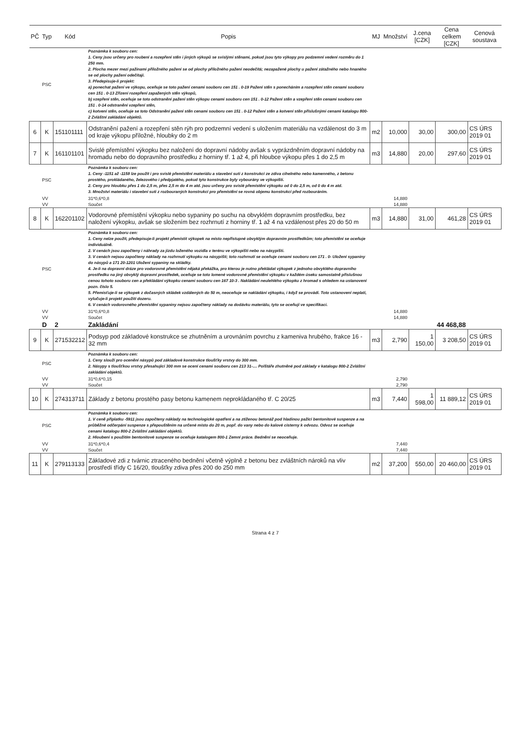| PČ | Typ | Kód | Popis | MJ | Množství | J.cena [CZK] | Cena celkem [CZK] | Cenová soustava |
| --- | --- | --- | --- | --- | --- | --- | --- | --- |
| | PSC | | Poznámka k souboru cen: 1. Ceny jsou určeny pro roubení a rozepření stěn i jiných výkopů se svislými stěnami, pokud jsou tyto výkopy pro podzemní vedení rozměru do 1 250 mm. 2. Plocha mezer mezi pažinami příložného pažení se od plochy příložného pažení neodečítá; nezapažené plochy u pažení zátažného nebo hnaného se od plochy pažení odečítají. 3. Předepisuje-li projekt: a) ponechat pažení ve výkopu, oceňuje se toto pažení cenami souboru cen 151 . 0-19 Pažení stěn s ponecháním a rozepření stěn cenami souboru cen 151 . 0-13 Zřízení rozepření zapažených stěn výkopů, b) vzepření stěn, oceňuje se toto odstranění pažení stěn výkopu cenami souboru cen 151 . 0-12 Pažení stěn a vzepření stěn cenami souboru cen 151 . 0-14 odstranění vzepření stěn, c) kotvení stěn, oceňuje se toto Odstranění pažení stěn cenami souboru cen 151 . 0-12 Pažení stěn a kotvení stěn příslušnými cenami katalogu 800-2 Zvláštní zakládání objektů. | | | | | |
| 6 | K | 151101111 | Odstranění pažení a rozepření stěn rýh pro podzemní vedení s uložením materiálu na vzdálenost do 3 m od kraje výkopu příložné, hloubky do 2 m | m2 | 10,000 | 30,00 | 300,00 | CS ÚRS 2019 01 |
| 7 | K | 161101101 | Svislé přemístění výkopku bez naložení do dopravní nádoby avšak s vyprázdněním dopravní nádoby na hromadu nebo do dopravního prostředku z horniny tř. 1 až 4, při hloubce výkopu přes 1 do 2,5 m | m3 | 14,880 | 20,00 | 297,60 | CS ÚRS 2019 01 |
| | PSC | | Poznámka k souboru cen: 1. Ceny -1151 až -1158 lze použít i pro svislé přemístění materiálu a stavební suti z konstrukcí ze zdiva cihelného nebo kamenného, z betonu prostého, prokládaného, železového i předpjatého, pokud tyto konstrukce byly vybourány ve výkopišti. 2. Ceny pro hloubku přes 1 do 2,5 m, přes 2,5 m do 4 m atd. jsou určeny pro svislé přemístění výkopku od 0 do 2,5 m, od 0 do 4 m atd. 3. Množství materiálu i stavební suti z rozbouraných konstrukcí pro přemístění se rovná objemu konstrukcí před rozbouráním. | | | | | |
| | VV | | 31*0,6*0,8 | | 14,880 | | | |
| | VV | | Součet | | 14,880 | | | |
| 8 | K | 162201102 | Vodorovné přemístění výkopku nebo sypaniny po suchu na obvyklém dopravním prostředku, bez naložení výkopku, avšak se složením bez rozhrnutí z horniny tř. 1 až 4 na vzdálenost přes 20 do 50 m | m3 | 14,880 | 31,00 | 461,28 | CS ÚRS 2019 01 |
| | PSC | | Poznámka k souboru cen: 1. Ceny nelze použít, předepisuje-li projekt přemístit výkopek na místo nepřístupné obvyklým dopravním prostředkům; toto přemístění se oceňuje individuálně. 2. V cenách jsou započteny i náhrady za jízdu loženého vozidla v terénu ve výkopišti nebo na násypišti. 3. V cenách nejsou započteny náklady na rozhrnutí výkopku na násypišti; toto rozhrnutí se oceňuje cenami souboru cen 171 . 0- Uložení sypaniny do násypů a 171 20-1201 Uložení sypaniny na skládky. 4. Je-li na dopravní dráze pro vodorovné přemístění nějaká překážka, pro kterou je nutno překládat výkopek z jednoho obvyklého dopravního prostředku na jiný obvyklý dopravní prostředek, oceňuje se toto lomené vodorovné přemístění výkopku v každém úseku samostatně příslušnou cenou tohoto souboru cen a překládání výkopku cenami souboru cen 167 10-3 . Nakládání neulehlého výkopku z hromad s ohledem na ustanovení pozn. číslo 5. 5. Přemisťuje-li se výkopek z dočasných skládek vzdálených do 50 m, neoceňuje se nakládání výkopku, i když se provádí. Toto ustanovení neplatí, vylučuje-li projekt použití dozeru. 6. V cenách vodorovného přemístění sypaniny nejsou započteny náklady na dodávku materiálu, tyto se oceňují ve specifikaci. | | | | | |
| | VV | | 31*0,6*0,8 | | 14,880 | | | |
| | VV | | Součet | | 14,880 | | | |
| | D | 2 | Zakládání | | | | 44 468,88 | |
| 9 | K | 271532212 | Podsyp pod základové konstrukce se zhutněním a urovnáním povrchu z kameniva hrubého, frakce 16 - 32 mm | m3 | 2,790 | 1 150,00 | 3 208,50 | CS ÚRS 2019 01 |
| | PSC | | Poznámka k souboru cen: 1. Ceny slouží pro ocenění násypů pod základové konstrukce tloušťky vrstvy do 300 mm. 2. Násypy s tloušťkou vrstvy přesahující 300 mm se ocení cenami souboru cen 213 31-.... Polštáře zhutněné pod základy v katalogu 800-2 Zvláštní zakládání objektů. | | | | | |
| | VV | | 31*0,6*0,15 | | 2,790 | | | |
| | VV | | Součet | | 2,790 | | | |
| 10 | K | 274313711 | Základy z betonu prostého pasy betonu kamenem neprokládaného tř. C 20/25 | m3 | 7,440 | 1 598,00 | 11 889,12 | CS ÚRS 2019 01 |
| | PSC | | Poznámka k souboru cen: 1. V ceně příplatku -5911 jsou započteny náklady na technologické opatření a na ztíženou betonáž pod hladinou pažící bentonitové suspenze a na průběžné odčerpání suspenze s přepouštěním na určené místo do 20 m, popř. do vany nebo do kalové cisterny k odvozu. Odvoz se oceňuje cenami katalogu 800-2 Zvláštní zakládání objektů. 2. Hloubení s použitím bentonitové suspenze se oceňuje katalogem 800-1 Zemní práce. Bednění se neoceňuje. | | | | | |
| | VV | | 31*0,6*0,4 | | 7,440 | | | |
| | VV | | Součet | | 7,440 | | | |
| 11 | K | 279113133 | Základové zdi z tvárnic ztraceného bednění včetně výplně z betonu bez zvláštních nároků na vliv prostředí třídy C 16/20, tloušťky zdiva přes 200 do 250 mm | m2 | 37,200 | 550,00 | 20 460,00 | CS ÚRS 2019 01 |
Strana 4 z 7